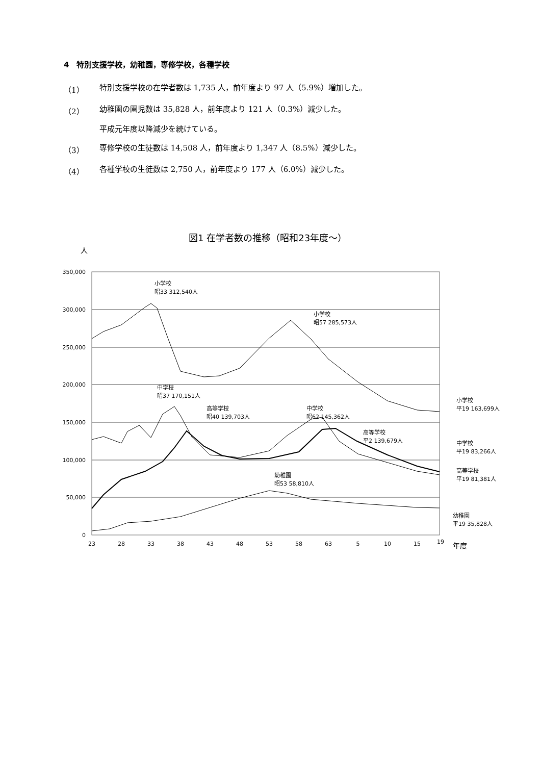4　特別支援学校，幼稚園，専修学校，各種学校
（1） 特別支援学校の在学者数は 1,735 人，前年度より 97 人（5.9%）増加した。
（2） 幼稚園の園児数は 35,828 人，前年度より 121 人（0.3%）減少した。
平成元年度以降減少を続けている。
（3） 専修学校の生徒数は 14,508 人，前年度より 1,347 人（8.5%）減少した。
（4） 各種学校の生徒数は 2,750 人，前年度より 177 人（6.0%）減少した。
図1 在学者数の推移（昭和23年度～）
人
350,000
300,000
250,000
200,000
150,000
100,000
50,000
0
23
28
33
38
43
48
53
58
63
5
10
15
19
年度
小学校
昭33 312,540人
小学校
昭57 285,573人
中学校
昭37 170,151人
高等学校
昭40 139,703人
中学校
昭62 145,362人
高等学校
平2 139,679人
幼稚園
昭53 58,810人
小学校
平19 163,699人
中学校
平19 83,266人
高等学校
平19 81,381人
幼稚園
平19 35,828人